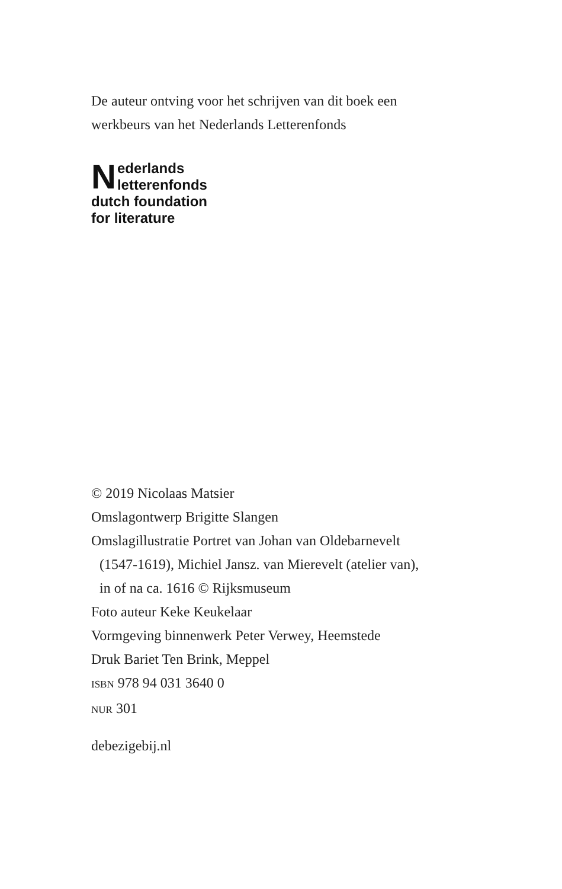De auteur ontving voor het schrijven van dit boek een
werkbeurs van het Nederlands Letterenfonds
Nederlands
letterenfonds
dutch foundation
for literature
© 2019 Nicolaas Matsier
Omslagontwerp Brigitte Slangen
Omslagillustratie Portret van Johan van Oldebarnevelt
(1547-1619), Michiel Jansz. van Mierevelt (atelier van),
in of na ca. 1616 © Rijksmuseum
Foto auteur Keke Keukelaar
Vormgeving binnenwerk Peter Verwey, Heemstede
Druk Bariet Ten Brink, Meppel
ISBN 978 94 031 3640 0
NUR 301
debezigebij.nl